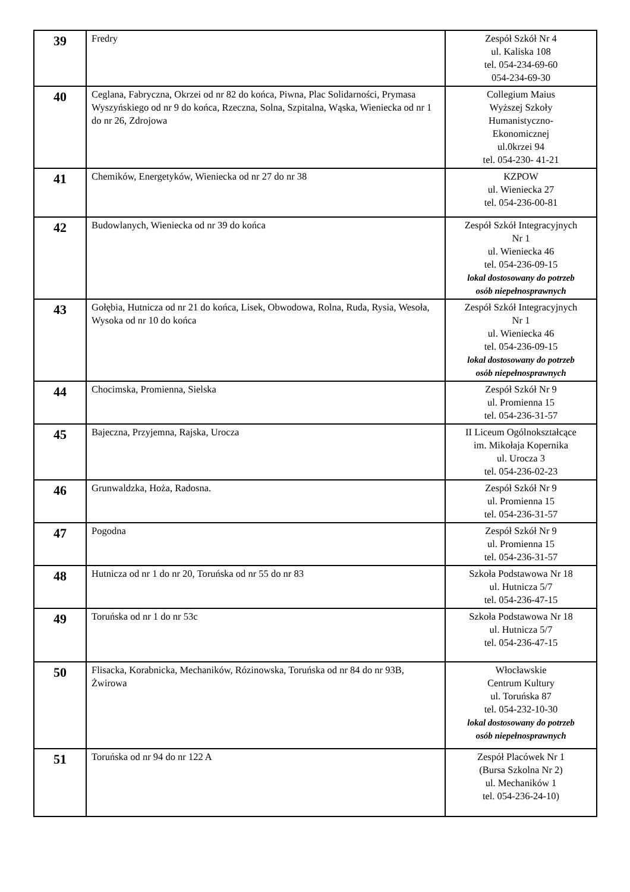| 39 | Fredry | Zespół Szkół Nr 4 ul. Kaliska 108 tel. 054-234-69-60 054-234-69-30 |
| 40 | Ceglana, Fabryczna, Okrzei od nr 82 do końca, Piwna, Plac Solidarności, Prymasa Wyszyńskiego od nr 9 do końca, Rzeczna, Solna, Szpitalna, Wąska, Wieniecka od nr 1 do nr 26, Zdrojowa | Collegium Maius Wyższej Szkoły Humanistyczno- Ekonomicznej ul.0krzei 94 tel. 054-230- 41-21 |
| 41 | Chemików, Energetyków, Wieniecka od nr 27 do nr 38 | KZPOW ul. Wieniecka 27 tel. 054-236-00-81 |
| 42 | Budowlanych, Wieniecka od nr 39 do końca | Zespół Szkół Integracyjnych Nr 1 ul. Wieniecka 46 tel. 054-236-09-15 lokal dostosowany do potrzeb osób niepełnosprawnych |
| 43 | Gołębia, Hutnicza od nr 21 do końca, Lisek, Obwodowa, Rolna, Ruda, Rysia, Wesoła, Wysoka od nr 10 do końca | Zespół Szkół Integracyjnych Nr 1 ul. Wieniecka 46 tel. 054-236-09-15 lokal dostosowany do potrzeb osób niepełnosprawnych |
| 44 | Chocimska, Promienna, Sielska | Zespół Szkół Nr 9 ul. Promienna 15 tel. 054-236-31-57 |
| 45 | Bajeczna, Przyjemna, Rajska, Urocza | II Liceum Ogólnokształcące im. Mikołaja Kopernika ul. Urocza 3 tel. 054-236-02-23 |
| 46 | Grunwaldzka, Hoża, Radosna. | Zespół Szkół Nr 9 ul. Promienna 15 tel. 054-236-31-57 |
| 47 | Pogodna | Zespół Szkół Nr 9 ul. Promienna 15 tel. 054-236-31-57 |
| 48 | Hutnicza od nr 1 do nr 20, Toruńska od nr 55 do nr 83 | Szkoła Podstawowa Nr 18 ul. Hutnicza 5/7 tel. 054-236-47-15 |
| 49 | Toruńska od nr 1 do nr 53c | Szkoła Podstawowa Nr 18 ul. Hutnicza 5/7 tel. 054-236-47-15 |
| 50 | Flisacka, Korabnicka, Mechaników, Rózinowska, Toruńska od nr 84 do nr 93B, Żwirowa | Włocławskie Centrum Kultury ul. Toruńska 87 tel. 054-232-10-30 lokal dostosowany do potrzeb osób niepełnosprawnych |
| 51 | Toruńska od nr 94 do nr 122 A | Zespół Placówek Nr 1 (Bursa Szkolna Nr 2) ul. Mechaników 1 tel. 054-236-24-10) |